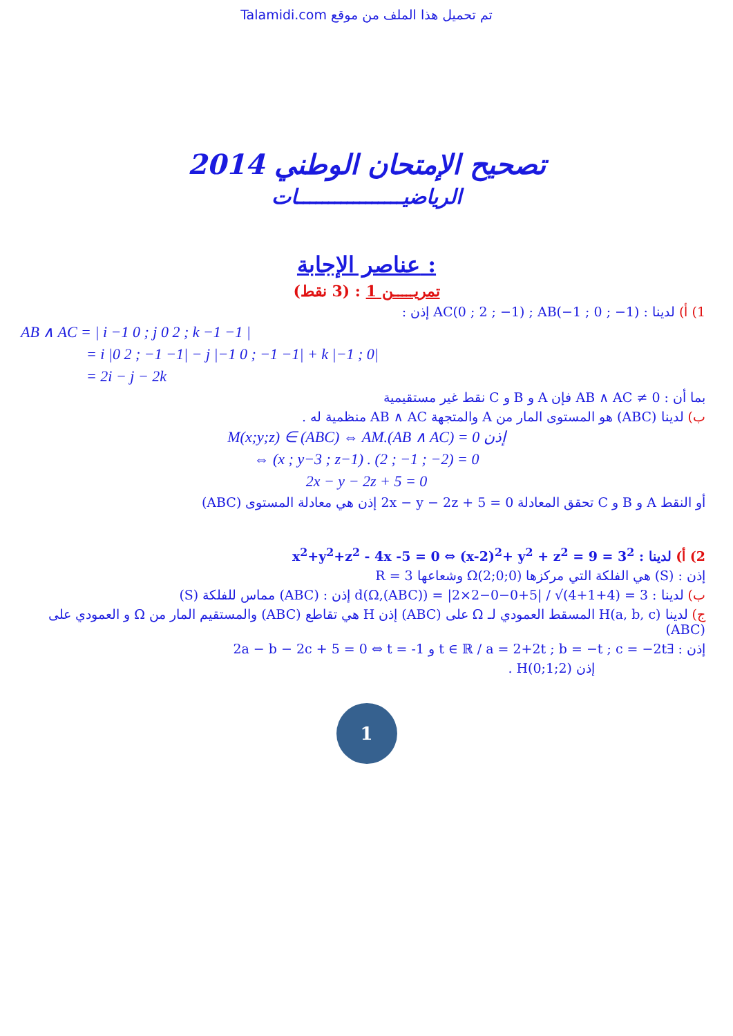Talamidi.com تم تحميل هذا الملف من موقع
تصحيح الإمتحان الوطني 2014
الرياضيـــــــــــــــــات
عناصر الإجابة :
تمريـــــن 1 : (3 نقط)
1) أ) لدينا : AC(0 ; 2 ; −1) ; AB(−1 ; 0 ; −1) إذن :
AB ∧ AC = | i −1 0 ; j 0 2 ; k −1 −1 |
= i |0 2 ; −1 −1| − j |−1 0 ; −1 −1| + k |−1 ; 0|
= 2i − j − 2k
بما أن : AB ∧ AC ≠ 0 فإن A و B و C نقط غير مستقيمية
ب) لدينا (ABC) هو المستوى المار من A والمتجهة AB ∧ AC منظمية له .
M(x;y;z) ∈ (ABC) ⇔ AM.(AB ∧ AC) = 0 إذن
⇔ (x ; y−3 ; z−1) . (2 ; −1 ; −2) = 0
2x − y − 2z + 5 = 0
أو النقط A و B و C تحقق المعادلة 2x − y − 2z + 5 = 0 إذن هي معادلة المستوى (ABC)
2) أ) لدينا : x<sup>2</sup>+y<sup>2</sup>+z<sup>2</sup> - 4x -5 = 0 ⇔ (x-2)<sup>2</sup>+ y<sup>2</sup> + z<sup>2</sup> = 9 = 3<sup>2</sup>
إذن : (S) هي الفلكة التي مركزها Ω(2;0;0) وشعاعها R = 3
ب) لدينا : d(Ω,(ABC)) = |2×2−0−0+5| / √(4+1+4) = 3 إذن : (ABC) مماس للفلكة (S)
ج) لدينا H(a, b, c) المسقط العمودي لـ Ω على (ABC) إذن H هي تقاطع (ABC) والمستقيم المار من Ω و العمودي على (ABC)
إذن : ∃t ∈ ℝ / a = 2+2t ; b = −t ; c = −2t و 2a − b − 2c + 5 = 0 ⇔ t = -1
إذن H(0;1;2) .
1